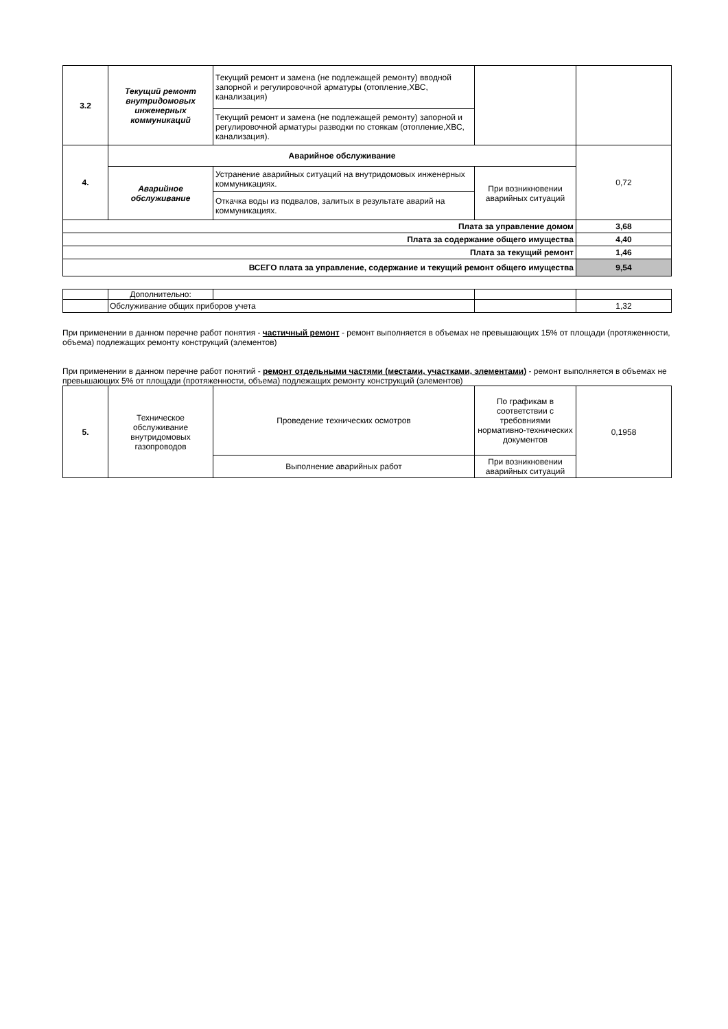| 3.2 | Текущий ремонт внутридомовых инженерных коммуникаций | Текущий ремонт и замена (не подлежащей ремонту) вводной запорной и регулировочной арматуры (отопление,ХВС, канализация) | | |
| | | Текущий ремонт и замена (не подлежащей ремонту) запорной и регулировочной арматуры разводки по стоякам (отопление,ХВС, канализация). | | |
| 4. | Аварийное обслуживание | | | 0,72 |
| | Аварийное обслуживание | Устранение аварийных ситуаций на внутридомовых инженерных коммуникациях. | При возникновении аварийных ситуаций | |
| | | Откачка воды из подвалов, залитых в результате аварий на коммуникациях. | | |
| Плата за управление домом | | | | 3,68 |
| Плата за содержание общего имущества | | | | 4,40 |
| Плата за текущий ремонт | | | | 1,46 |
| ВСЕГО плата за управление, содержание и текущий ремонт общего имущества | | | | 9,54 |
| | Дополнительно: | | | |
| | Обслуживание общих приборов учета | | | 1,32 |
При применении в данном перечне работ понятия - частичный ремонт - ремонт выполняется в объемах не превышающих 15% от площади (протяженности, объема) подлежащих ремонту конструкций (элементов)
При применении в данном перечне работ понятий - ремонт отдельными частями (местами, участками, элементами) - ремонт выполняется в объемах не превышающих 5% от площади (протяженности, объема) подлежащих ремонту конструкций (элементов)
| 5. | Техническое обслуживание внутридомовых газопроводов | Проведение технических осмотров | По графикам в соответствии с требовниями нормативно-технических документов | 0,1958 |
| | | Выполнение аварийных работ | При возникновении аварийных ситуаций | |